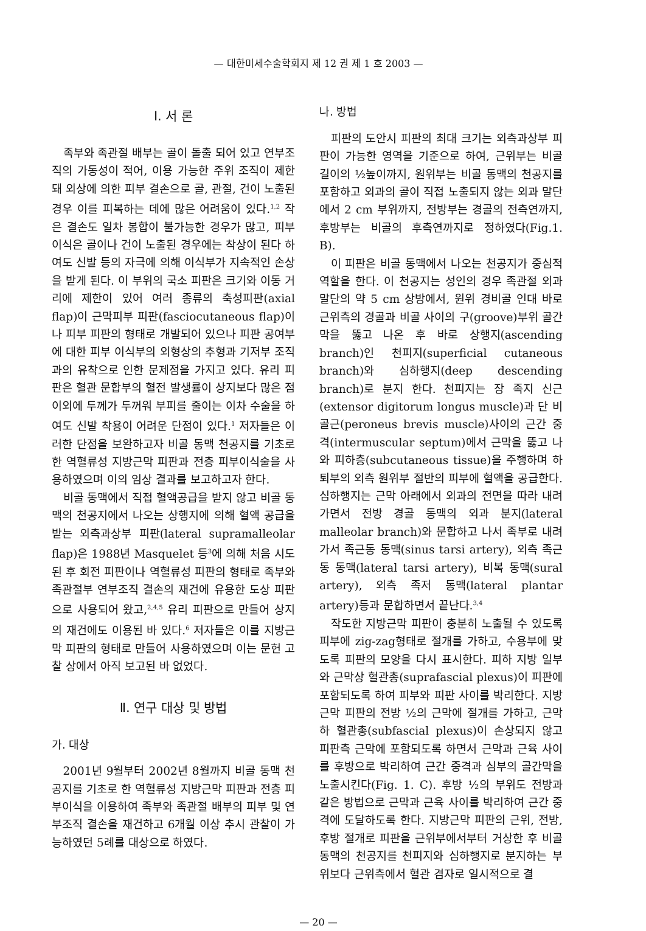— 대한미세수술학회지 제 12 권 제 1 호 2003 —
Ⅰ. 서 론
족부와 족관절 배부는 골이 돌출 되어 있고 연부조직의 가동성이 적어, 이용 가능한 주위 조직이 제한돼 외상에 의한 피부 결손으로 골, 관절, 건이 노출된 경우 이를 피복하는 데에 많은 어려움이 있다.<sup>1,2</sup> 작은 결손도 일차 봉합이 불가능한 경우가 많고, 피부 이식은 골이나 건이 노출된 경우에는 착상이 된다 하여도 신발 등의 자극에 의해 이식부가 지속적인 손상을 받게 된다. 이 부위의 국소 피판은 크기와 이동 거리에 제한이 있어 여러 종류의 축성피판(axial flap)이 근막피부 피판(fasciocutaneous flap)이나 피부 피판의 형태로 개발되어 있으나 피판 공여부에 대한 피부 이식부의 외형상의 추형과 기저부 조직과의 유착으로 인한 문제점을 가지고 있다. 유리 피판은 혈관 문합부의 혈전 발생률이 상지보다 많은 점 이외에 두께가 두꺼워 부피를 줄이는 이차 수술을 하여도 신발 착용이 어려운 단점이 있다.<sup>1</sup> 저자들은 이러한 단점을 보완하고자 비골 동맥 천공지를 기초로 한 역혈류성 지방근막 피판과 전층 피부이식술을 사용하였으며 이의 임상 결과를 보고하고자 한다.
비골 동맥에서 직접 혈액공급을 받지 않고 비골 동맥의 천공지에서 나오는 상행지에 의해 혈액 공급을 받는 외측과상부 피판(lateral supramalleolar flap)은 1988년 Masquelet 등<sup>3</sup>에 의해 처음 시도된 후 회전 피판이나 역혈류성 피판의 형태로 족부와 족관절부 연부조직 결손의 재건에 유용한 도상 피판으로 사용되어 왔고,<sup>2,4,5</sup> 유리 피판으로 만들어 상지의 재건에도 이용된 바 있다.<sup>6</sup> 저자들은 이를 지방근막 피판의 형태로 만들어 사용하였으며 이는 문헌 고찰 상에서 아직 보고된 바 없었다.
Ⅱ. 연구 대상 및 방법
가. 대상
2001년 9월부터 2002년 8월까지 비골 동맥 천공지를 기초로 한 역혈류성 지방근막 피판과 전층 피부이식을 이용하여 족부와 족관절 배부의 피부 및 연부조직 결손을 재건하고 6개월 이상 추시 관찰이 가능하였던 5례를 대상으로 하였다.
나. 방법
피판의 도안시 피판의 최대 크기는 외측과상부 피판이 가능한 영역을 기준으로 하여, 근위부는 비골 길이의 ½높이까지, 원위부는 비골 동맥의 천공지를 포함하고 외과의 골이 직접 노출되지 않는 외과 말단에서 2 cm 부위까지, 전방부는 경골의 전측연까지, 후방부는 비골의 후측연까지로 정하였다(Fig.1. B).
이 피판은 비골 동맥에서 나오는 천공지가 중심적 역할을 한다. 이 천공지는 성인의 경우 족관절 외과 말단의 약 5 cm 상방에서, 원위 경비골 인대 바로 근위측의 경골과 비골 사이의 구(groove)부위 골간막을 뚫고 나온 후 바로 상행지(ascending branch)인 천피지(superficial cutaneous branch)와 심하행지(deep descending branch)로 분지 한다. 천피지는 장 족지 신근(extensor digitorum longus muscle)과 단 비골근(peroneus brevis muscle)사이의 근간 중격(intermuscular septum)에서 근막을 뚫고 나와 피하층(subcutaneous tissue)을 주행하며 하퇴부의 외측 원위부 절반의 피부에 혈액을 공급한다. 심하행지는 근막 아래에서 외과의 전면을 따라 내려가면서 전방 경골 동맥의 외과 분지(lateral malleolar branch)와 문합하고 나서 족부로 내려가서 족근동 동맥(sinus tarsi artery), 외측 족근동 동맥(lateral tarsi artery), 비복 동맥(sural artery), 외측 족저 동맥(lateral plantar artery)등과 문합하면서 끝난다.<sup>3,4</sup>
작도한 지방근막 피판이 충분히 노출될 수 있도록 피부에 zig-zag형태로 절개를 가하고, 수용부에 맞도록 피판의 모양을 다시 표시한다. 피하 지방 일부와 근막상 혈관총(suprafascial plexus)이 피판에 포함되도록 하여 피부와 피판 사이를 박리한다. 지방근막 피판의 전방 ½의 근막에 절개를 가하고, 근막하 혈관총(subfascial plexus)이 손상되지 않고 피판측 근막에 포함되도록 하면서 근막과 근육 사이를 후방으로 박리하여 근간 중격과 심부의 골간막을 노출시킨다(Fig. 1. C). 후방 ½의 부위도 전방과 같은 방법으로 근막과 근육 사이를 박리하여 근간 중격에 도달하도록 한다. 지방근막 피판의 근위, 전방, 후방 절개로 피판을 근위부에서부터 거상한 후 비골 동맥의 천공지를 천피지와 심하행지로 분지하는 부위보다 근위측에서 혈관 겸자로 일시적으로 결
— 20 —